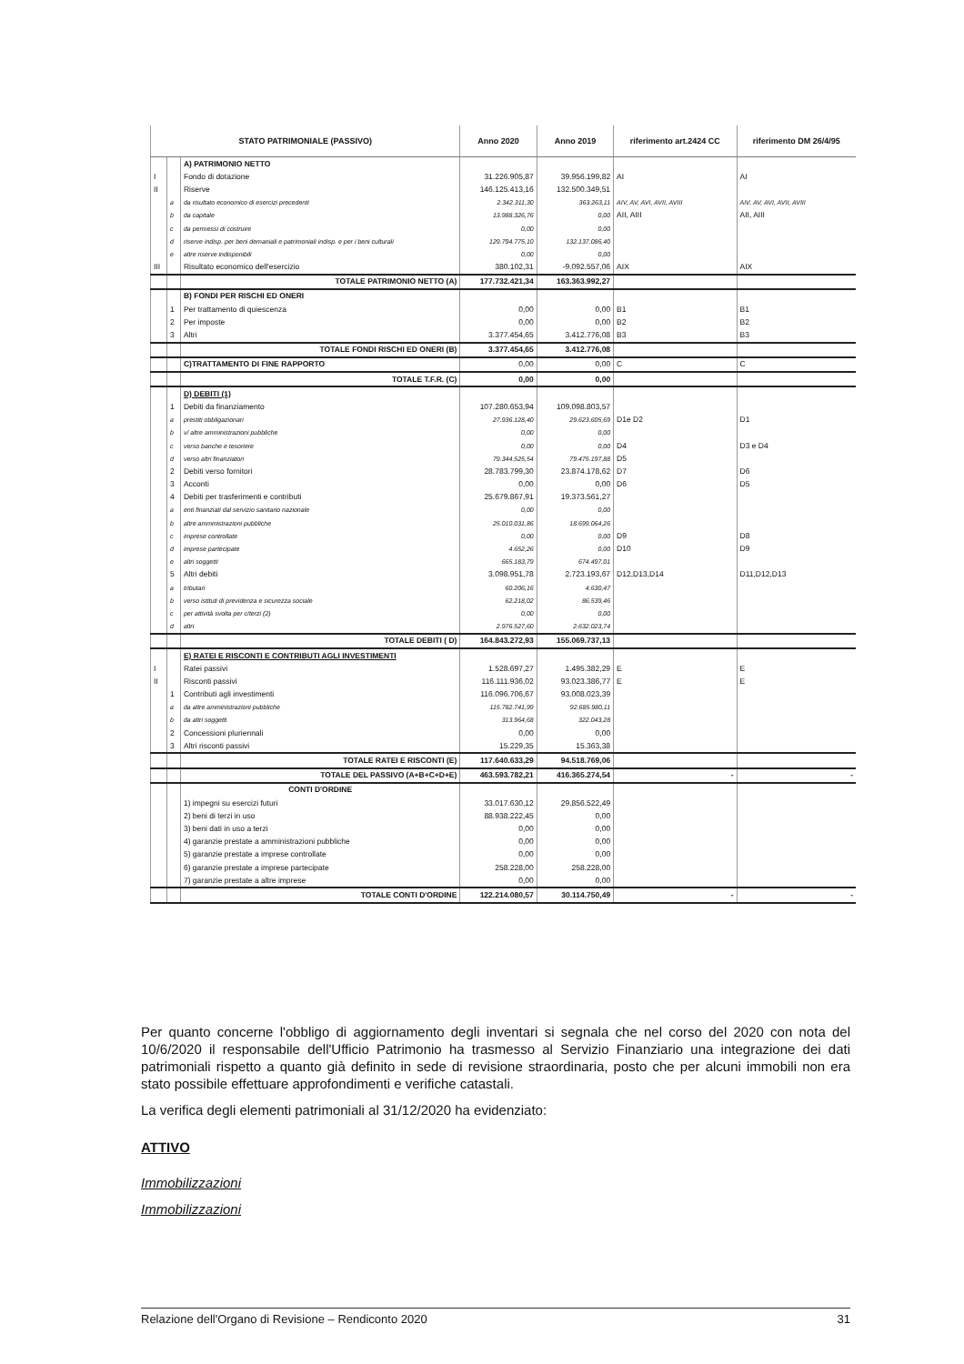| STATO PATRIMONIALE (PASSIVO) | | | Anno 2020 | Anno 2019 | riferimento art.2424 CC | riferimento DM 26/4/95 |
| --- | --- | --- | --- | --- | --- | --- |
| | | A) PATRIMONIO NETTO | | | | |
| I | | Fondo di dotazione | 31.226.905,87 | 39.956.199,82 | AI | AI |
| II | | Riserve | 146.125.413,16 | 132.500.349,51 | | |
| | a | da risultato economico di esercizi precedenti | 2.342.311,30 | 363.263,11 | AIV, AV, AVI, AVII, AVIII | AIV, AV, AVI, AVII, AVIII |
| | b | da capitale | 13.988.326,76 | 0,00 | AII, AIII | AII, AIII |
| | c | da permessi di costruire | 0,00 | 0,00 | | |
| | d | riserve indisp. per beni demaniali e patrimoniali indisp. e per i beni culturali | 129.794.775,10 | 132.137.086,40 | | |
| | e | altre riserve indisponibili | 0,00 | 0,00 | | |
| III | | Risultato economico dell'esercizio | 380.102,31 | -9.092.557,06 | AIX | AIX |
| | | TOTALE PATRIMONIO NETTO (A) | 177.732.421,34 | 163.363.992,27 | | |
| | | B) FONDI PER RISCHI ED ONERI | | | | |
| | 1 | Per trattamento di quiescenza | 0,00 | 0,00 | B1 | B1 |
| | 2 | Per imposte | 0,00 | 0,00 | B2 | B2 |
| | 3 | Altri | 3.377.454,65 | 3.412.776,08 | B3 | B3 |
| | | TOTALE FONDI RISCHI ED ONERI (B) | 3.377.454,65 | 3.412.776,08 | | |
| | | C)TRATTAMENTO DI FINE RAPPORTO | 0,00 | 0,00 | C | C |
| | | TOTALE T.F.R. (C) | 0,00 | 0,00 | | |
| | | D) DEBITI (1) | | | | |
| | 1 | Debiti da finanziamento | 107.280.653,94 | 109.098.803,57 | | |
| | a | prestiti obbligazionari | 27.936.128,40 | 29.623.605,69 | D1e D2 | D1 |
| | b | v/ altre amministrazioni pubbliche | 0,00 | 0,00 | | |
| | c | verso banche e tesoriere | 0,00 | 0,00 | D4 | D3 e D4 |
| | d | verso altri finanziatori | 79.344.525,54 | 79.475.197,88 | D5 | |
| | 2 | Debiti verso fornitori | 28.783.799,30 | 23.874.178,62 | D7 | D6 |
| | 3 | Acconti | 0,00 | 0,00 | D6 | D5 |
| | 4 | Debiti per trasferimenti e contributi | 25.679.867,91 | 19.373.561,27 | | |
| | a | enti finanziati dal servizio sanitario nazionale | 0,00 | 0,00 | | |
| | b | altre amministrazioni pubbliche | 25.010.031,86 | 18.699.064,26 | | |
| | c | imprese controllate | 0,00 | 0,00 | D9 | D8 |
| | d | imprese partecipate | 4.652,26 | 0,00 | D10 | D9 |
| | e | altri soggetti | 665.183,79 | 674.497,01 | | |
| | 5 | Altri debiti | 3.098.951,78 | 2.723.193,67 | D12,D13,D14 | D11,D12,D13 |
| | a | tributari | 60.206,16 | 4.630,47 | | |
| | b | verso istituti di previdenza e sicurezza sociale | 62.218,02 | 86.539,46 | | |
| | c | per attività svolta per c/terzi (2) | 0,00 | 0,00 | | |
| | d | altri | 2.976.527,60 | 2.632.023,74 | | |
| | | TOTALE DEBITI ( D) | 164.843.272,93 | 155.069.737,13 | | |
| | | E) RATEI E RISCONTI E CONTRIBUTI AGLI INVESTIMENTI | | | | |
| I | | Ratei passivi | 1.528.697,27 | 1.495.382,29 | E | E |
| II | | Risconti passivi | 116.111.936,02 | 93.023.386,77 | E | E |
| | 1 | Contributi agli investimenti | 116.096.706,67 | 93.008.023,39 | | |
| | a | da altre amministrazioni pubbliche | 115.782.741,99 | 92.685.980,11 | | |
| | b | da altri soggetti | 313.964,68 | 322.043,28 | | |
| | 2 | Concessioni pluriennali | 0,00 | 0,00 | | |
| | 3 | Altri risconti passivi | 15.229,35 | 15.363,38 | | |
| | | TOTALE RATEI E RISCONTI (E) | 117.640.633,29 | 94.518.769,06 | | |
| | | TOTALE DEL PASSIVO (A+B+C+D+E) | 463.593.782,21 | 416.365.274,54 | - | - |
| | | CONTI D'ORDINE | | | | |
| | | 1) impegni su esercizi futuri | 33.017.630,12 | 29.856.522,49 | | |
| | | 2) beni di terzi in uso | 88.938.222,45 | 0,00 | | |
| | | 3) beni dati in uso a terzi | 0,00 | 0,00 | | |
| | | 4) garanzie prestate a amministrazioni pubbliche | 0,00 | 0,00 | | |
| | | 5) garanzie prestate a imprese controllate | 0,00 | 0,00 | | |
| | | 6) garanzie prestate a imprese partecipate | 258.228,00 | 258.228,00 | | |
| | | 7) garanzie prestate a altre imprese | 0,00 | 0,00 | | |
| | | TOTALE CONTI D'ORDINE | 122.214.080,57 | 30.114.750,49 | - | - |
Per quanto concerne l'obbligo di aggiornamento degli inventari si segnala che nel corso del 2020 con nota del 10/6/2020 il responsabile dell'Ufficio Patrimonio ha trasmesso al Servizio Finanziario una integrazione dei dati patrimoniali rispetto a quanto già definito in sede di revisione straordinaria, posto che per alcuni immobili non era stato possibile effettuare approfondimenti e verifiche catastali.
La verifica degli elementi patrimoniali al 31/12/2020 ha evidenziato:
ATTIVO
Immobilizzazioni
Immobilizzazioni
Relazione dell'Organo di Revisione – Rendiconto 2020 31